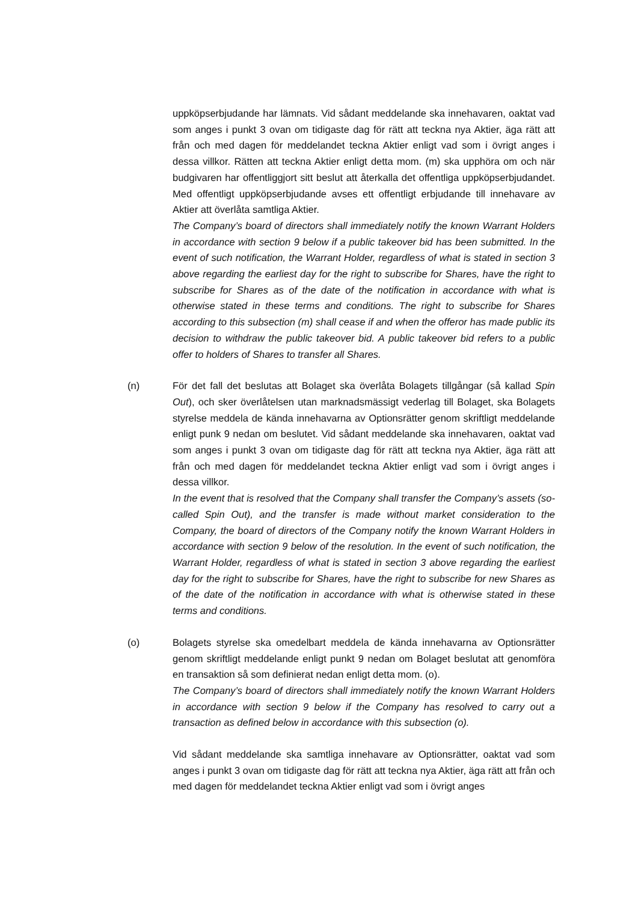uppköpserbjudande har lämnats. Vid sådant meddelande ska innehavaren, oaktat vad som anges i punkt 3 ovan om tidigaste dag för rätt att teckna nya Aktier, äga rätt att från och med dagen för meddelandet teckna Aktier enligt vad som i övrigt anges i dessa villkor. Rätten att teckna Aktier enligt detta mom. (m) ska upphöra om och när budgivaren har offentliggjort sitt beslut att återkalla det offentliga uppköpserbjudandet. Med offentligt uppköpserbjudande avses ett offentligt erbjudande till innehavare av Aktier att överlåta samtliga Aktier.
The Company’s board of directors shall immediately notify the known Warrant Holders in accordance with section 9 below if a public takeover bid has been submitted. In the event of such notification, the Warrant Holder, regardless of what is stated in section 3 above regarding the earliest day for the right to subscribe for Shares, have the right to subscribe for Shares as of the date of the notification in accordance with what is otherwise stated in these terms and conditions. The right to subscribe for Shares according to this subsection (m) shall cease if and when the offeror has made public its decision to withdraw the public takeover bid. A public takeover bid refers to a public offer to holders of Shares to transfer all Shares.
(n) För det fall det beslutas att Bolaget ska överlåta Bolagets tillgångar (så kallad Spin Out), och sker överlåtelsen utan marknadsmässigt vederlag till Bolaget, ska Bolagets styrelse meddela de kända innehavarna av Optionsrätter genom skriftligt meddelande enligt punk 9 nedan om beslutet. Vid sådant meddelande ska innehavaren, oaktat vad som anges i punkt 3 ovan om tidigaste dag för rätt att teckna nya Aktier, äga rätt att från och med dagen för meddelandet teckna Aktier enligt vad som i övrigt anges i dessa villkor.
In the event that is resolved that the Company shall transfer the Company’s assets (so-called Spin Out), and the transfer is made without market consideration to the Company, the board of directors of the Company notify the known Warrant Holders in accordance with section 9 below of the resolution. In the event of such notification, the Warrant Holder, regardless of what is stated in section 3 above regarding the earliest day for the right to subscribe for Shares, have the right to subscribe for new Shares as of the date of the notification in accordance with what is otherwise stated in these terms and conditions.
(o) Bolagets styrelse ska omedelbart meddela de kända innehavarna av Optionsrätter genom skriftligt meddelande enligt punkt 9 nedan om Bolaget beslutat att genomföra en transaktion så som definierat nedan enligt detta mom. (o).
The Company’s board of directors shall immediately notify the known Warrant Holders in accordance with section 9 below if the Company has resolved to carry out a transaction as defined below in accordance with this subsection (o).
Vid sådant meddelande ska samtliga innehavare av Optionsrätter, oaktat vad som anges i punkt 3 ovan om tidigaste dag för rätt att teckna nya Aktier, äga rätt att från och med dagen för meddelandet teckna Aktier enligt vad som i övrigt anges